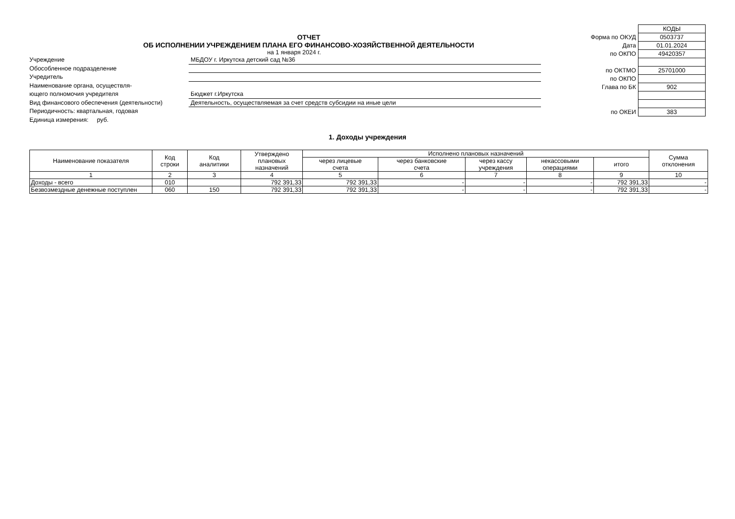ОТЧЕТ
ОБ ИСПОЛНЕНИИ УЧРЕЖДЕНИЕМ ПЛАНА ЕГО ФИНАНСОВО-ХОЗЯЙСТВЕННОЙ ДЕЯТЕЛЬНОСТИ
на 1 января 2024 г.
Учреждение МБДОУ г. Иркутска детский сад №36
Обособленное подразделение
Учредитель
Наименование органа, осуществля-
ющего полномочия учредителя Бюджет г.Иркутска
Вид финансового обеспечения (деятельности) Деятельность, осуществляемая за счет средств субсидии на иные цели
Периодичность: квартальная, годовая
Единица измерения: руб.
| | КОДЫ |
| Форма по ОКУД | 0503737 |
| Дата | 01.01.2024 |
| по ОКПО | 49420357 |
| по ОКТМО | 25701000 |
| по ОКПО | |
| Глава по БК | 902 |
| по ОКЕИ | 383 |
1. Доходы учреждения
| Наименование показателя | Код строки | Код аналитики | Утверждено плановых назначений | Исполнено плановых назначений | | | | | Сумма отклонения |
| --- | --- | --- | --- | --- | --- | --- | --- | --- | --- |
| | | | | через лицевые счета | через банковские счета | через кассу учреждения | некассовыми операциями | итого | |
| 1 | 2 | 3 | 4 | 5 | 6 | 7 | 8 | 9 | 10 |
| Доходы - всего | 010 | | 792 391,33 | 792 391,33 | - | - | - | 792 391,33 | - |
| Безвозмездные денежные поступлен | 060 | 150 | 792 391,33 | 792 391,33 | - | - | - | 792 391,33 | - |